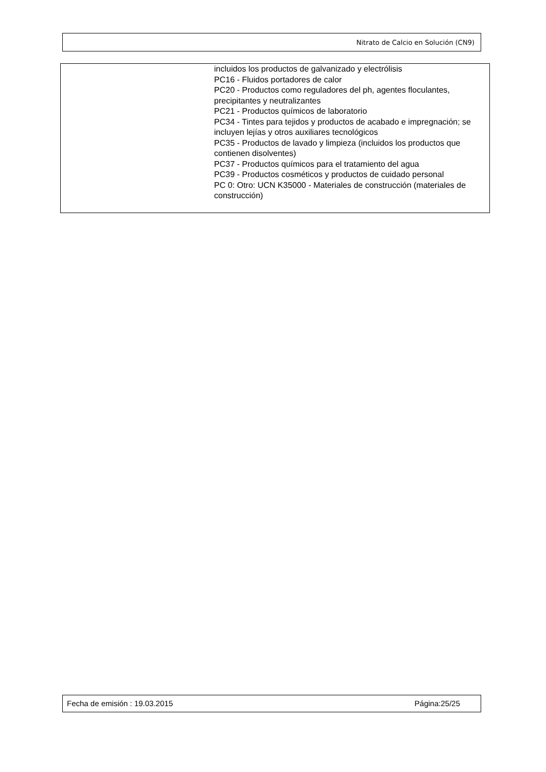Nitrato de Calcio en Solución (CN9)
| | incluidos los productos de galvanizado y electrólisis PC16 - Fluidos portadores de calor PC20 - Productos como reguladores del ph, agentes floculantes, precipitantes y neutralizantes PC21 - Productos químicos de laboratorio PC34 - Tintes para tejidos y productos de acabado e impregnación; se incluyen lejías y otros auxiliares tecnológicos PC35 - Productos de lavado y limpieza (incluidos los productos que contienen disolventes) PC37 - Productos químicos para el tratamiento del agua PC39 - Productos cosméticos y productos de cuidado personal PC 0: Otro: UCN K35000 - Materiales de construcción (materiales de construcción) |
Fecha de emisión : 19.03.2015 Página:25/25